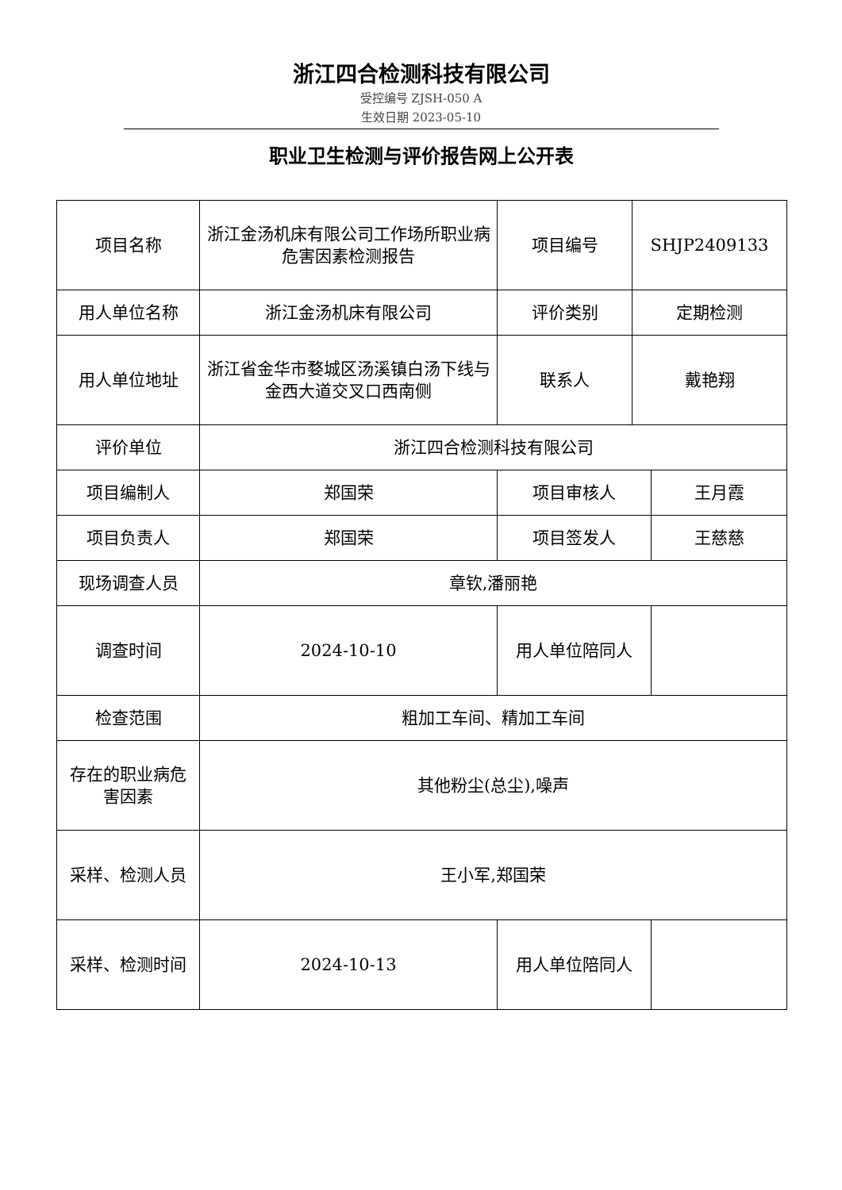浙江四合检测科技有限公司
受控编号 ZJSH-050 A
生效日期 2023-05-10
职业卫生检测与评价报告网上公开表
| 项目名称 | 浙江金汤机床有限公司工作场所职业病危害因素检测报告 | 项目编号 | SHJP2409133 | |
| 用人单位名称 | 浙江金汤机床有限公司 | 评价类别 | 定期检测 | |
| 用人单位地址 | 浙江省金华市婺城区汤溪镇白汤下线与金西大道交叉口西南侧 | 联系人 | 戴艳翔 | |
| 评价单位 | 浙江四合检测科技有限公司 | | | |
| 项目编制人 | 郑国荣 | 项目审核人 | | 王月霞 |
| 项目负责人 | 郑国荣 | 项目签发人 | | 王慈慈 |
| 现场调查人员 | 章钦,潘丽艳 | | | |
| 调查时间 | 2024-10-10 | 用人单位陪同人 | | |
| 检查范围 | 粗加工车间、精加工车间 | | | |
| 存在的职业病危害因素 | 其他粉尘(总尘),噪声 | | | |
| 采样、检测人员 | 王小军,郑国荣 | | | |
| 采样、检测时间 | 2024-10-13 | 用人单位陪同人 | | |